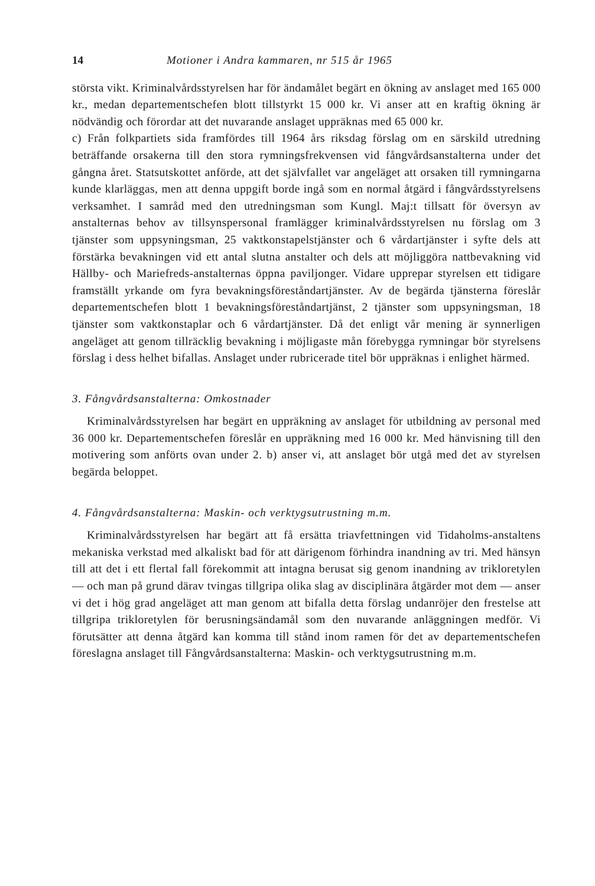14 Motioner i Andra kammaren, nr 515 år 1965
största vikt. Kriminalvårdsstyrelsen har för ändamålet begärt en ökning av anslaget med 165 000 kr., medan departementschefen blott tillstyrkt 15 000 kr. Vi anser att en kraftig ökning är nödvändig och förordar att det nuvarande anslaget uppräknas med 65 000 kr.
c) Från folkpartiets sida framfördes till 1964 års riksdag förslag om en särskild utredning beträffande orsakerna till den stora rymningsfrekvensen vid fångvårdsanstalterna under det gångna året. Statsutskottet anförde, att det självfallet var angeläget att orsaken till rymningarna kunde klarläggas, men att denna uppgift borde ingå som en normal åtgärd i fångvårdsstyrelsens verksamhet. I samråd med den utredningsman som Kungl. Maj:t tillsatt för översyn av anstalternas behov av tillsynspersonal framlägger kriminalvårdsstyrelsen nu förslag om 3 tjänster som uppsyningsman, 25 vaktkonstapelstjänster och 6 vårdartjänster i syfte dels att förstärka bevakningen vid ett antal slutna anstalter och dels att möjliggöra nattbevakning vid Hällby- och Mariefreds-anstalternas öppna paviljonger. Vidare upprepar styrelsen ett tidigare framställt yrkande om fyra bevakningsföreståndartjänster. Av de begärda tjänsterna föreslår departementschefen blott 1 bevakningsföreståndartjänst, 2 tjänster som uppsyningsman, 18 tjänster som vaktkonstaplar och 6 vårdartjänster. Då det enligt vår mening är synnerligen angeläget att genom tillräcklig bevakning i möjligaste mån förebygga rymningar bör styrelsens förslag i dess helhet bifallas. Anslaget under rubricerade titel bör uppräknas i enlighet härmed.
3. Fångvårdsanstalterna: Omkostnader
Kriminalvårdsstyrelsen har begärt en uppräkning av anslaget för utbildning av personal med 36 000 kr. Departementschefen föreslår en uppräkning med 16 000 kr. Med hänvisning till den motivering som anförts ovan under 2. b) anser vi, att anslaget bör utgå med det av styrelsen begärda beloppet.
4. Fångvårdsanstalterna: Maskin- och verktygsutrustning m.m.
Kriminalvårdsstyrelsen har begärt att få ersätta triavfettningen vid Tidaholms-anstaltens mekaniska verkstad med alkaliskt bad för att därigenom förhindra inandning av tri. Med hänsyn till att det i ett flertal fall förekommit att intagna berusat sig genom inandning av trikloretylen — och man på grund därav tvingas tillgripa olika slag av disciplinära åtgärder mot dem — anser vi det i hög grad angeläget att man genom att bifalla detta förslag undanröjer den frestelse att tillgripa trikloretylen för berusningsändamål som den nuvarande anläggningen medför. Vi förutsätter att denna åtgärd kan komma till stånd inom ramen för det av departementschefen föreslagna anslaget till Fångvårdsanstalterna: Maskin- och verktygsutrustning m.m.